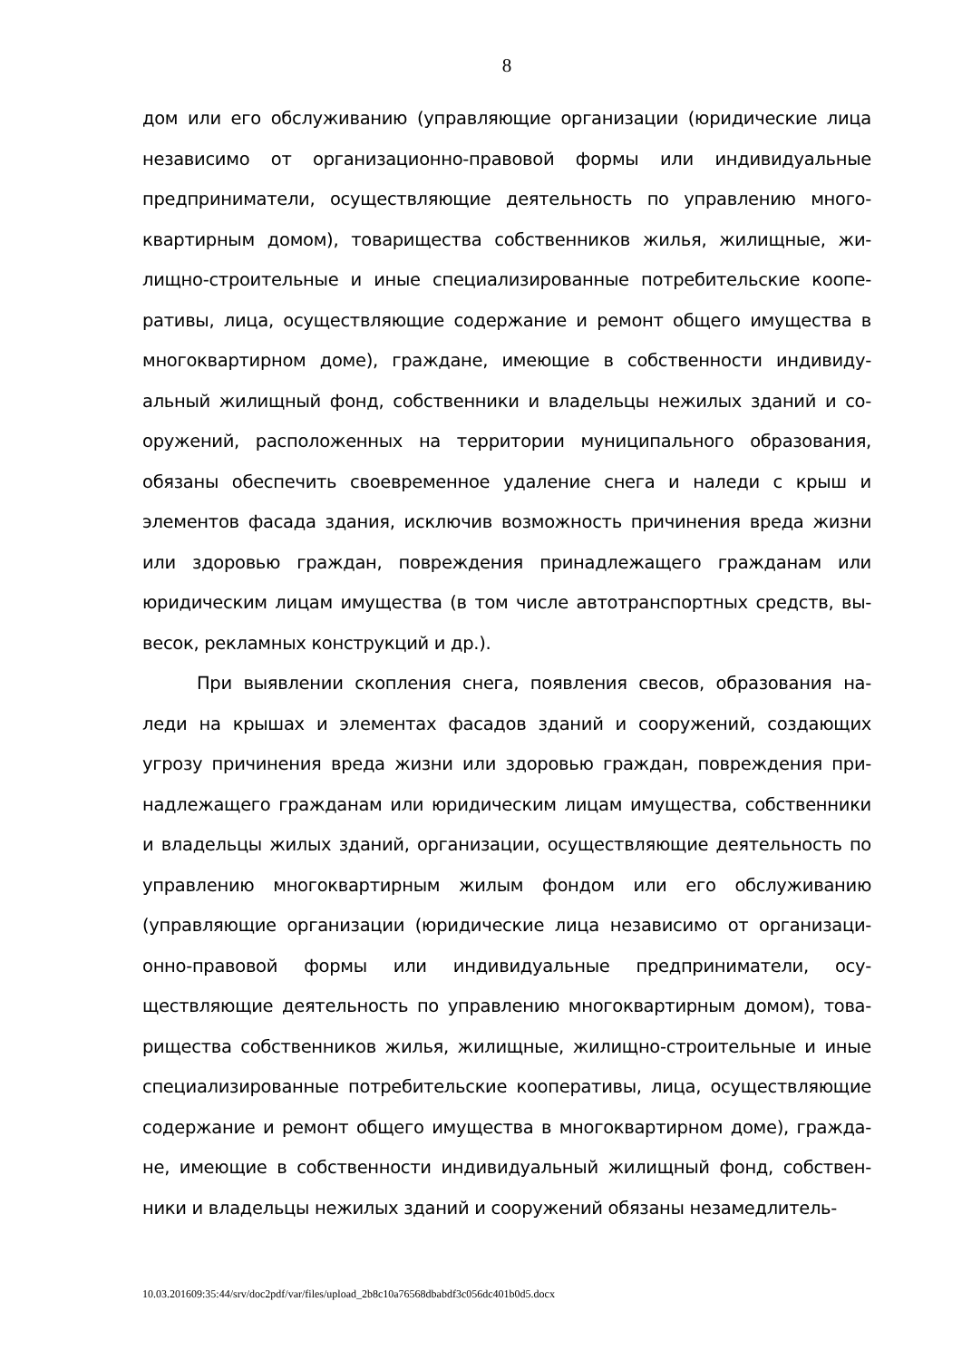8
дом или его обслуживанию (управляющие организации (юридические лица независимо от организационно-правовой формы или индивидуальные предприниматели, осуществляющие деятельность по управлению много-квартирным домом), товарищества собственников жилья, жилищные, жи-лищно-строительные и иные специализированные потребительские коопе-ративы, лица, осуществляющие содержание и ремонт общего имущества в многоквартирном доме), граждане, имеющие в собственности индивиду-альный жилищный фонд, собственники и владельцы нежилых зданий и со-оружений, расположенных на территории муниципального образования, обязаны обеспечить своевременное удаление снега и наледи с крыш и элементов фасада здания, исключив возможность причинения вреда жизни или здоровью граждан, повреждения принадлежащего гражданам или юридическим лицам имущества (в том числе автотранспортных средств, вы-весок, рекламных конструкций и др.).
При выявлении скопления снега, появления свесов, образования на-леди на крышах и элементах фасадов зданий и сооружений, создающих угрозу причинения вреда жизни или здоровью граждан, повреждения при-надлежащего гражданам или юридическим лицам имущества, собственники и владельцы жилых зданий, организации, осуществляющие деятельность по управлению многоквартирным жилым фондом или его обслуживанию (управляющие организации (юридические лица независимо от организаци-онно-правовой формы или индивидуальные предприниматели, осу-ществляющие деятельность по управлению многоквартирным домом), това-рищества собственников жилья, жилищные, жилищно-строительные и иные специализированные потребительские кооперативы, лица, осуществляющие содержание и ремонт общего имущества в многоквартирном доме), гражда-не, имеющие в собственности индивидуальный жилищный фонд, собствен-ники и владельцы нежилых зданий и сооружений обязаны незамедлитель-
10.03.201609:35:44/srv/doc2pdf/var/files/upload_2b8c10a76568dbabdf3c056dc401b0d5.docx